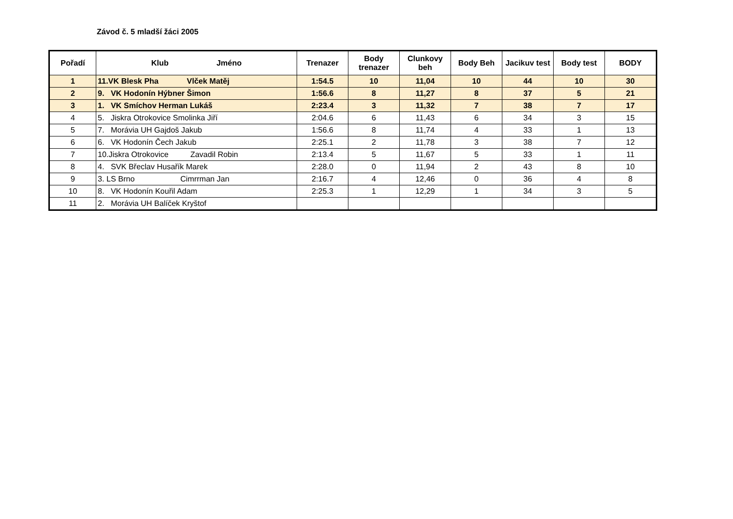Závod č. 5 mladší žáci 2005
| Pořadí | Klub Jméno | Trenazer | Body trenazer | Clunkovy beh | Body Beh | Jacikuv test | Body test | BODY |
| --- | --- | --- | --- | --- | --- | --- | --- | --- |
| 1 | 11.VK Blesk Pha Vlček Matěj | 1:54.5 | 10 | 11,04 | 10 | 44 | 10 | 30 |
| 2 | 9. VK Hodonín Hýbner Šimon | 1:56.6 | 8 | 11,27 | 8 | 37 | 5 | 21 |
| 3 | 1. VK Smíchov Herman Lukáš | 2:23.4 | 3 | 11,32 | 7 | 38 | 7 | 17 |
| 4 | 5. Jiskra Otrokovice Smolinka Jiří | 2:04.6 | 6 | 11,43 | 6 | 34 | 3 | 15 |
| 5 | 7. Morávia UH Gajdoš Jakub | 1:56.6 | 8 | 11,74 | 4 | 33 | 1 | 13 |
| 6 | 6. VK Hodonín Čech Jakub | 2:25.1 | 2 | 11,78 | 3 | 38 | 7 | 12 |
| 7 | 10.Jiskra Otrokovice Zavadil Robin | 2:13.4 | 5 | 11,67 | 5 | 33 | 1 | 11 |
| 8 | 4. SVK Břeclav Husařík Marek | 2:28.0 | 0 | 11,94 | 2 | 43 | 8 | 10 |
| 9 | 3. LS Brno Cimrrman Jan | 2:16.7 | 4 | 12,46 | 0 | 36 | 4 | 8 |
| 10 | 8. VK Hodonín Kouřil Adam | 2:25.3 | 1 | 12,29 | 1 | 34 | 3 | 5 |
| 11 | 2. Morávia UH Balíček Kryštof | | | | | | | |